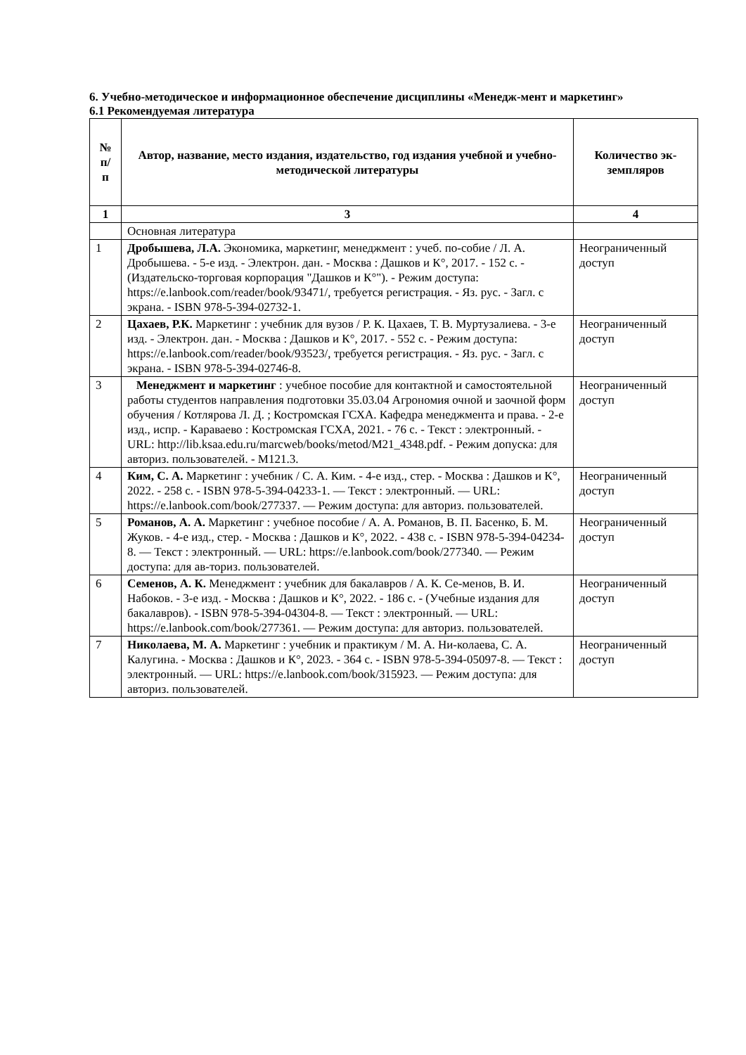6. Учебно-методическое и информационное обеспечение дисциплины «Менедж-мент и маркетинг»
6.1 Рекомендуемая литература
| № п/ п | Автор, название, место издания, издательство, год издания учебной и учебно-методической литературы | Количество эк-земпляров |
| --- | --- | --- |
| 1 | 3 | 4 |
| | Основная литература | |
| 1 | Дробышева, Л.А. Экономика, маркетинг, менеджмент : учеб. по-собие / Л. А. Дробышева. - 5-е изд. - Электрон. дан. - Москва : Дашков и К°, 2017. - 152 с. - (Издательско-торговая корпорация "Дашков и К°"). - Режим доступа: https://e.lanbook.com/reader/book/93471/, требуется регистрация. - Яз. рус. - Загл. с экрана. - ISBN 978-5-394-02732-1. | Неограниченный доступ |
| 2 | Цахаев, Р.К. Маркетинг : учебник для вузов / Р. К. Цахаев, Т. В. Муртузалиева. - 3-е изд. - Электрон. дан. - Москва : Дашков и К°, 2017. - 552 с. - Режим доступа: https://e.lanbook.com/reader/book/93523/, требуется регистрация. - Яз. рус. - Загл. с экрана. - ISBN 978-5-394-02746-8. | Неограниченный доступ |
| 3 | Менеджмент и маркетинг : учебное пособие для контактной и самостоятельной работы студентов направления подготовки 35.03.04 Агрономия очной и заочной форм обучения / Котлярова Л. Д. ; Костромская ГСХА. Кафедра менеджмента и права. - 2-е изд., испр. - Караваево : Костромская ГСХА, 2021. - 76 с. - Текст : электронный. - URL: http://lib.ksaa.edu.ru/marcweb/books/metod/M21_4348.pdf. - Режим допуска: для авториз. пользователей. - М121.3. | Неограниченный доступ |
| 4 | Ким, С. А. Маркетинг : учебник / С. А. Ким. - 4-е изд., стер. - Москва : Дашков и К°, 2022. - 258 с. - ISBN 978-5-394-04233-1. — Текст : электронный. — URL: https://e.lanbook.com/book/277337. — Режим доступа: для авториз. пользователей. | Неограниченный доступ |
| 5 | Романов, А. А. Маркетинг : учебное пособие / А. А. Романов, В. П. Басенко, Б. М. Жуков. - 4-е изд., стер. - Москва : Дашков и К°, 2022. - 438 с. - ISBN 978-5-394-04234-8. — Текст : электронный. — URL: https://e.lanbook.com/book/277340. — Режим доступа: для ав-ториз. пользователей. | Неограниченный доступ |
| 6 | Семенов, А. К. Менеджмент : учебник для бакалавров / А. К. Се-менов, В. И. Набоков. - 3-е изд. - Москва : Дашков и К°, 2022. - 186 с. - (Учебные издания для бакалавров). - ISBN 978-5-394-04304-8. — Текст : электронный. — URL: https://e.lanbook.com/book/277361. — Режим доступа: для авториз. пользователей. | Неограниченный доступ |
| 7 | Николаева, М. А. Маркетинг : учебник и практикум / М. А. Ни-колаева, С. А. Калугина. - Москва : Дашков и К°, 2023. - 364 с. - ISBN 978-5-394-05097-8. — Текст : электронный. — URL: https://e.lanbook.com/book/315923. — Режим доступа: для авториз. пользователей. | Неограниченный доступ |